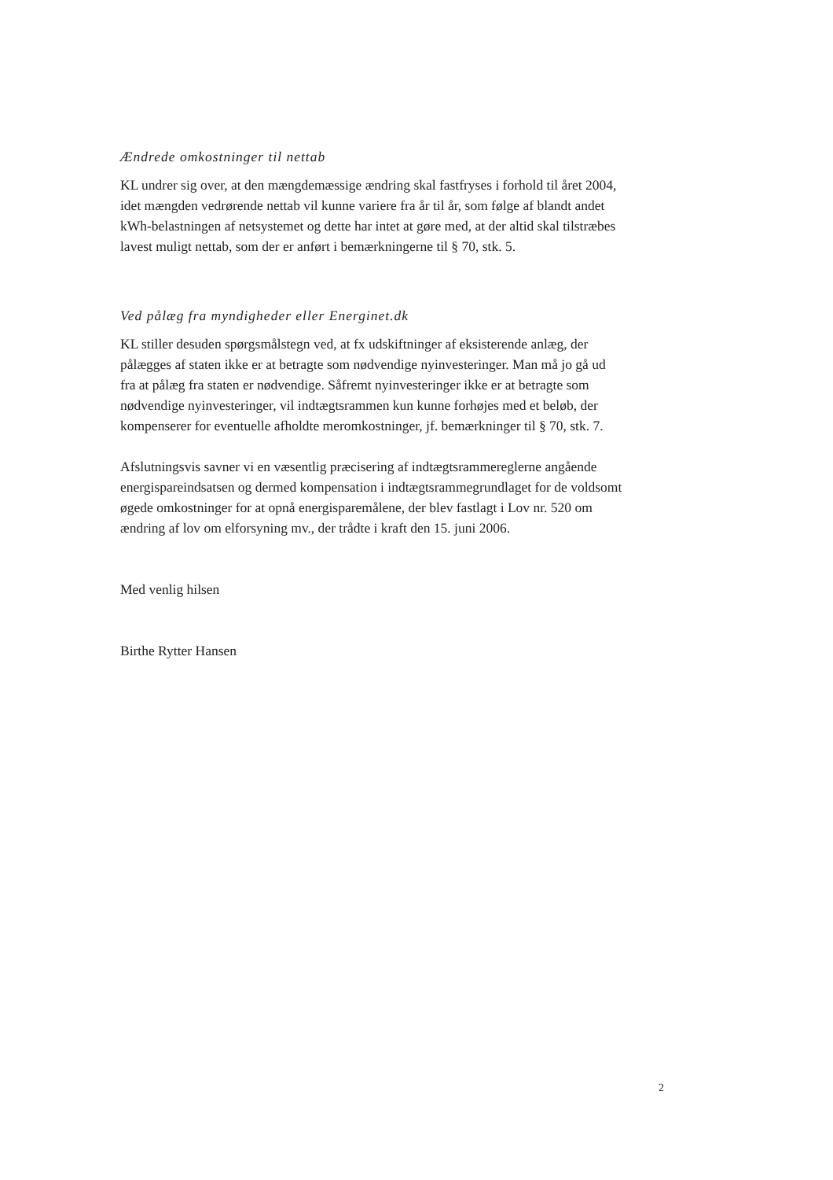Ændrede omkostninger til nettab
KL undrer sig over, at den mængdemæssige ændring skal fastfryses i forhold til året 2004, idet mængden vedrørende nettab vil kunne variere fra år til år, som følge af blandt andet kWh-belastningen af netsystemet og dette har intet at gøre med, at der altid skal tilstræbes lavest muligt nettab, som der er anført i bemærkningerne til § 70, stk. 5.
Ved pålæg fra myndigheder eller Energinet.dk
KL stiller desuden spørgsmålstegn ved, at fx udskiftninger af eksisterende anlæg, der pålægges af staten ikke er at betragte som nødvendige nyinvesteringer. Man må jo gå ud fra at pålæg fra staten er nødvendige. Såfremt nyinvesteringer ikke er at betragte som nødvendige nyinvesteringer, vil indtægtsrammen kun kunne forhøjes med et beløb, der kompenserer for eventuelle afholdte meromkostninger, jf. bemærkninger til § 70, stk. 7.
Afslutningsvis savner vi en væsentlig præcisering af indtægtsrammereglerne angående energispareindsatsen og dermed kompensation i indtægtsrammegrundlaget for de voldsomt øgede omkostninger for at opnå energisparemålene, der blev fastlagt i Lov nr. 520 om ændring af lov om elforsyning mv., der trådte i kraft den 15. juni 2006.
Med venlig hilsen
Birthe Rytter Hansen
2